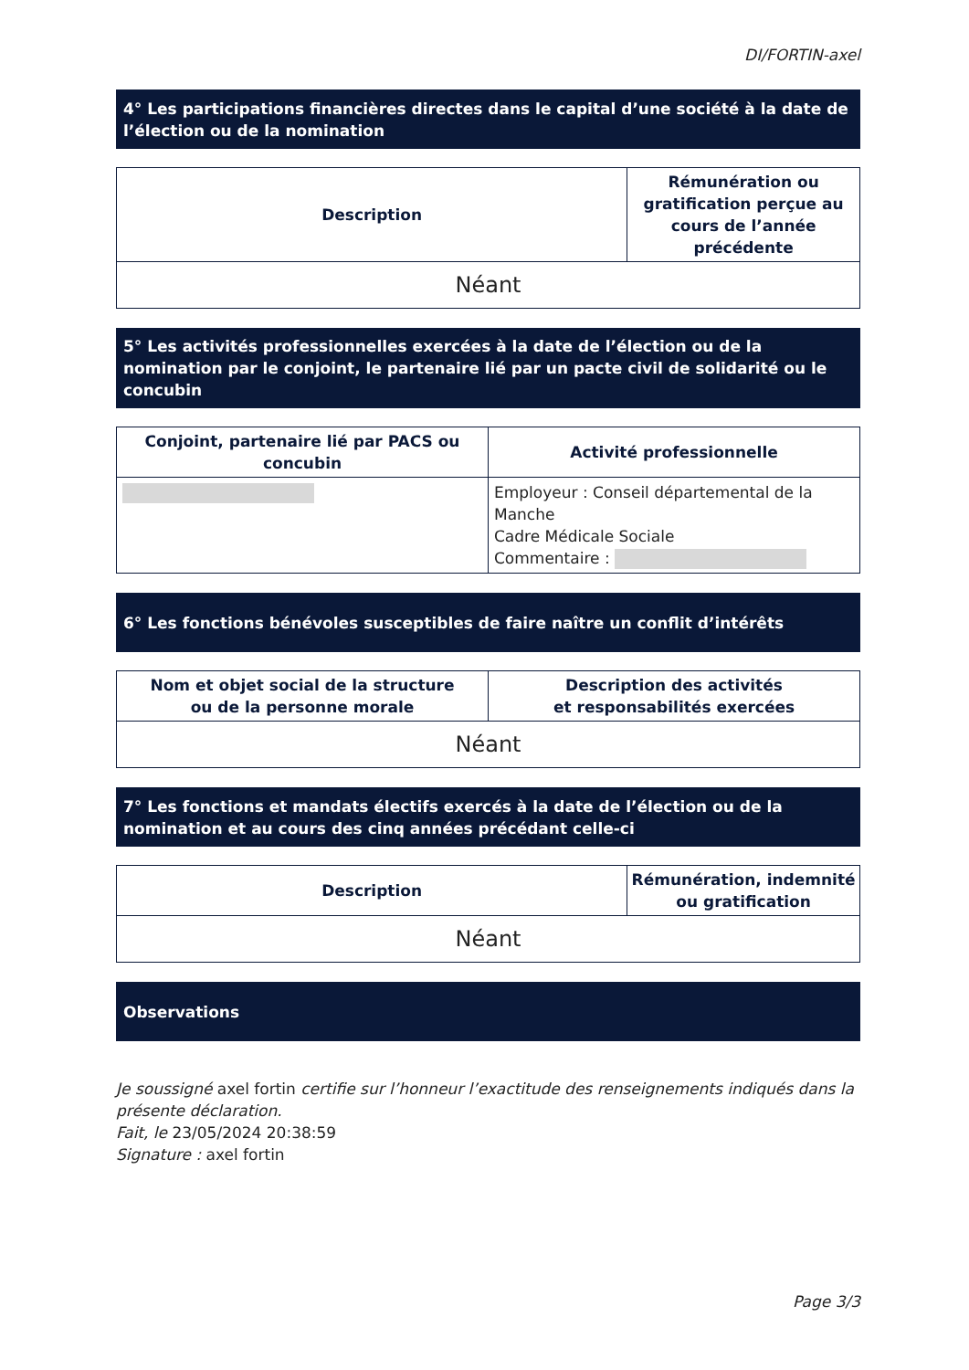DI/FORTIN-axel
4° Les participations financières directes dans le capital d’une société à la date de l’élection ou de la nomination
| Description | Rémunération ou gratification perçue au cours de l’année précédente |
| --- | --- |
| Néant | |
5° Les activités professionnelles exercées à la date de l’élection ou de la nomination par le conjoint, le partenaire lié par un pacte civil de solidarité ou le concubin
| Conjoint, partenaire lié par PACS ou concubin | Activité professionnelle |
| --- | --- |
| | Employeur : Conseil départemental de la Manche Cadre Médicale Sociale Commentaire : |
6° Les fonctions bénévoles susceptibles de faire naître un conflit d’intérêts
| Nom et objet social de la structure ou de la personne morale | Description des activités et responsabilités exercées |
| --- | --- |
| Néant | |
7° Les fonctions et mandats électifs exercés à la date de l’élection ou de la nomination et au cours des cinq années précédant celle-ci
| Description | Rémunération, indemnité ou gratification |
| --- | --- |
| Néant | |
Observations
Je soussigné axel fortin certifie sur l’honneur l’exactitude des renseignements indiqués dans la présente déclaration.
Fait, le 23/05/2024 20:38:59
Signature : axel fortin
Page 3/3